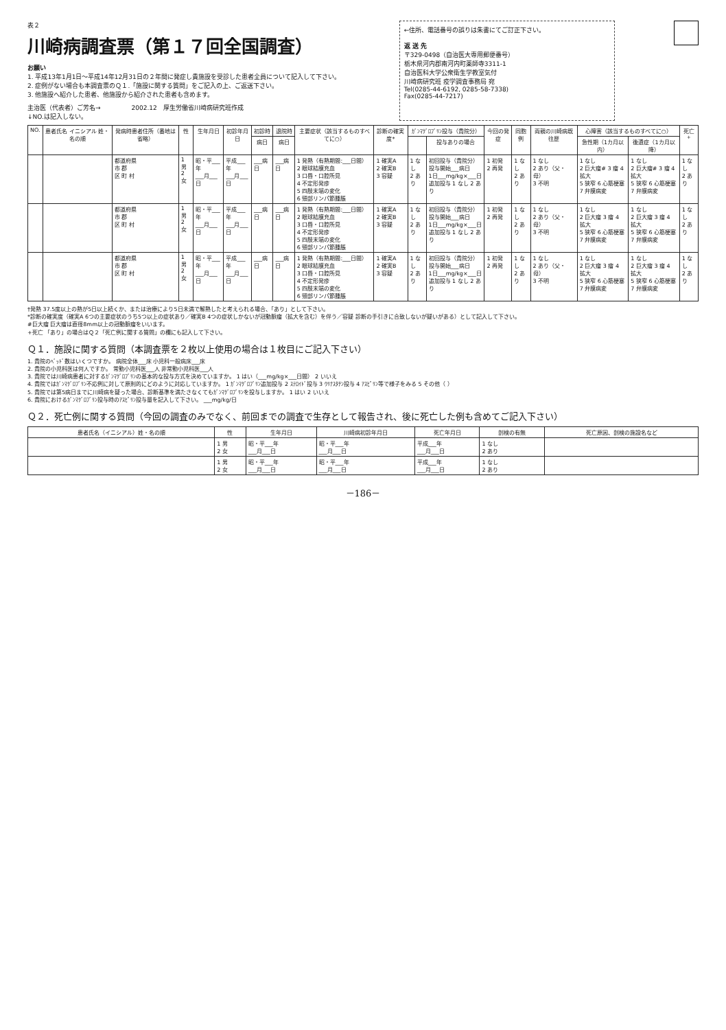表２
川崎病調査票（第１７回全国調査）
お願い
1. 平成13年1月1日～平成14年12月31日の２年間に発症し貴施設を受診した患者全員について記入して下さい。
2. 症例がない場合も本調査票のＱ１.「施設に関する質問」をご記入の上、ご返送下さい。
3. 他施設へ紹介した患者、他施設から紹介された患者も含めます。
主治医（代表者）ご芳名→　　　　　2002.12　厚生労働省川崎病研究班作成
↓NO.は記入しない。
←住所、電話番号の誤りは朱書にてご訂正下さい。
返 送 先
〒329-0498（自治医大専用郵便番号）
栃木県河内郡南河内町薬師寺3311-1
自治医科大学公衆衛生学教室気付
川崎病研究班 疫学調査事務局 宛
Tel(0285-44-6192, 0285-58-7338)
Fax(0285-44-7217)
| NO. | 患者氏名 イニシアル 姓・名の順 | 発病時患者住所（番地は省略） | 性 | 生年月日 | 初診年月日 | 初診時 | 退院時 | 主要症状（該当するものすべてに○） | 診断の確実度* | ｶﾞﾝﾏｸﾞﾛﾌﾞﾘﾝ投与（貴院分） | | 今回の発症 | 同胞例 | 両親の川崎病既往歴 | 心障害（該当するものすべてに○） | | 死亡<sup>+</sup> |
| --- | --- | --- | --- | --- | --- | --- | --- | --- | --- | --- | --- | --- | --- | --- | --- | --- | --- |
| | | | | | | 病日 | 病日 | | | | 投与ありの場合 | | | | 急性期（1カ月以内） | 後遺症（1カ月以降） | |
| | | 都道府県 市 郡 区 町 村 | 1 男 2 女 | 昭・平___年 ___月___日 | 平成___年 ___月___日 | ___病日 | ___病日 | 1 発熱（有熱期間:___日間） 2 眼球結膜充血 3 口唇・口腔所見 4 不定形発疹 5 四肢末端の変化 6 頸部リンパ節腫脹 | 1 確実A 2 確実B 3 容疑 | 1 なし 2 あり | 初回投与（貴院分） 投与開始___病日 1日___mg/kg×___日 追加投与 1 なし 2 あり | 1 初発 2 再発 | 1 なし 2 あり | 1 なし 2 あり（父・母） 3 不明 | 1 なし 2 巨大瘤# 3 瘤 4 拡大 5 狭窄 6 心筋梗塞 7 弁膜病変 | 1 なし 2 巨大瘤# 3 瘤 4 拡大 5 狭窄 6 心筋梗塞 7 弁膜病変 | 1 なし 2 あり |
| | | 都道府県 市 郡 区 町 村 | 1 男 2 女 | 昭・平___年 ___月___日 | 平成___年 ___月___日 | ___病日 | ___病日 | 1 発熱（有熱期間:___日間） 2 眼球結膜充血 3 口唇・口腔所見 4 不定形発疹 5 四肢末端の変化 6 頸部リンパ節腫脹 | 1 確実A 2 確実B 3 容疑 | 1 なし 2 あり | 初回投与（貴院分） 投与開始___病日 1日___mg/kg×___日 追加投与 1 なし 2 あり | 1 初発 2 再発 | 1 なし 2 あり | 1 なし 2 あり（父・母） 3 不明 | 1 なし 2 巨大瘤 3 瘤 4 拡大 5 狭窄 6 心筋梗塞 7 弁膜病変 | 1 なし 2 巨大瘤 3 瘤 4 拡大 5 狭窄 6 心筋梗塞 7 弁膜病変 | 1 なし 2 あり |
| | | 都道府県 市 郡 区 町 村 | 1 男 2 女 | 昭・平___年 ___月___日 | 平成___年 ___月___日 | ___病日 | ___病日 | 1 発熱（有熱期間:___日間） 2 眼球結膜充血 3 口唇・口腔所見 4 不定形発疹 5 四肢末端の変化 6 頸部リンパ節腫脹 | 1 確実A 2 確実B 3 容疑 | 1 なし 2 あり | 初回投与（貴院分） 投与開始___病日 1日___mg/kg×___日 追加投与 1 なし 2 あり | 1 初発 2 再発 | 1 なし 2 あり | 1 なし 2 あり（父・母） 3 不明 | 1 なし 2 巨大瘤 3 瘤 4 拡大 5 狭窄 6 心筋梗塞 7 弁膜病変 | 1 なし 2 巨大瘤 3 瘤 4 拡大 5 狭窄 6 心筋梗塞 7 弁膜病変 | 1 なし 2 あり |
†発熱 37.5度以上の熱が5日以上続くか、または治療により5日未満で解熱したと考えられる場合、「あり」として下さい。
*診断の確実度（確実A 6つの主要症状のうち5つ以上の症状あり／確実B 4つの症状しかないが冠動脈瘤（拡大を含む）を伴う／容疑 診断の手引きに合致しないが疑いがある）として記入して下さい。
#巨大瘤 巨大瘤は直径8mm以上の冠動脈瘤をいいます。
+死亡 「あり」の場合はＱ２「死亡例に関する質問」の欄にも記入して下さい。
Ｑ１．施設に関する質問（本調査票を２枚以上使用の場合は１枚目にご記入下さい）
1. 貴院のﾍﾞｯﾄﾞ数はいくつですか。 病院全体___床 小児科一般病床___床
2. 貴院の小児科医は何人ですか。 常勤小児科医___人 非常勤小児科医___人
3. 貴院では川崎病患者に対するｶﾞﾝﾏｸﾞﾛﾌﾞﾘﾝの基本的な投与方式を決めていますか。 1 はい（___mg/kg×___日間） 2 いいえ
4. 貴院ではｶﾞﾝﾏｸﾞﾛﾌﾞﾘﾝ不応例に対して原則的にどのように対応していますか。 1 ｶﾞﾝﾏｸﾞﾛﾌﾞﾘﾝ追加投与 2 ｽﾃﾛｲﾄﾞ投与 3 ｳﾘﾅｽﾀﾁﾝ投与 4 ｱｽﾋﾟﾘﾝ等で様子をみる 5 その他（ ）
5. 貴院では第5病日までに川崎病を疑った場合、診断基準を満たさなくてもｶﾞﾝﾏｸﾞﾛﾌﾞﾘﾝを投与しますか。 1 はい 2 いいえ
6. 貴院におけるｶﾞﾝﾏｸﾞﾛﾌﾞﾘﾝ投与時のｱｽﾋﾟﾘﾝ投与量を記入して下さい。 ___mg/kg/日
Ｑ２．死亡例に関する質問（今回の調査のみでなく、前回までの調査で生存として報告され、後に死亡した例も含めてご記入下さい）
| 患者氏名（イニシアル）姓・名の順 | 性 | 生年月日 | 川崎病初診年月日 | 死亡年月日 | 剖検の有無 | 死亡原因、剖検の施設名など |
| --- | --- | --- | --- | --- | --- | --- |
| | 1 男 2 女 | 昭・平___年 ___月___日 | 昭・平___年 ___月___日 | 平成___年 ___月___日 | 1 なし 2 あり | |
| | 1 男 2 女 | 昭・平___年 ___月___日 | 昭・平___年 ___月___日 | 平成___年 ___月___日 | 1 なし 2 あり | |
－186－